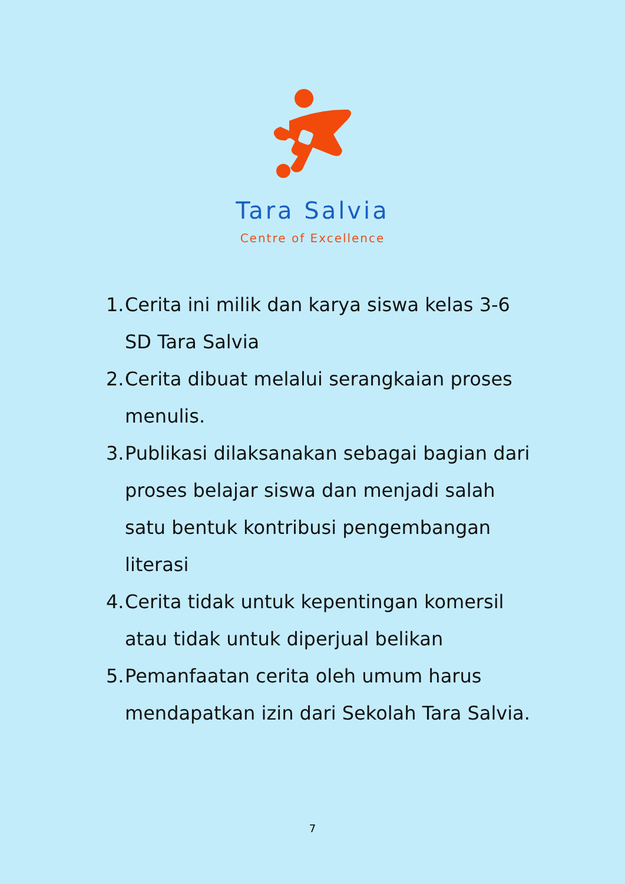Tara Salvia
Centre of Excellence
1. Cerita ini milik dan karya siswa kelas 3-6 SD Tara Salvia
2. Cerita dibuat melalui serangkaian proses menulis.
3. Publikasi dilaksanakan sebagai bagian dari proses belajar siswa dan menjadi salah satu bentuk kontribusi pengembangan literasi
4. Cerita tidak untuk kepentingan komersil atau tidak untuk diperjual belikan
5. Pemanfaatan cerita oleh umum harus mendapatkan izin dari Sekolah Tara Salvia.
7